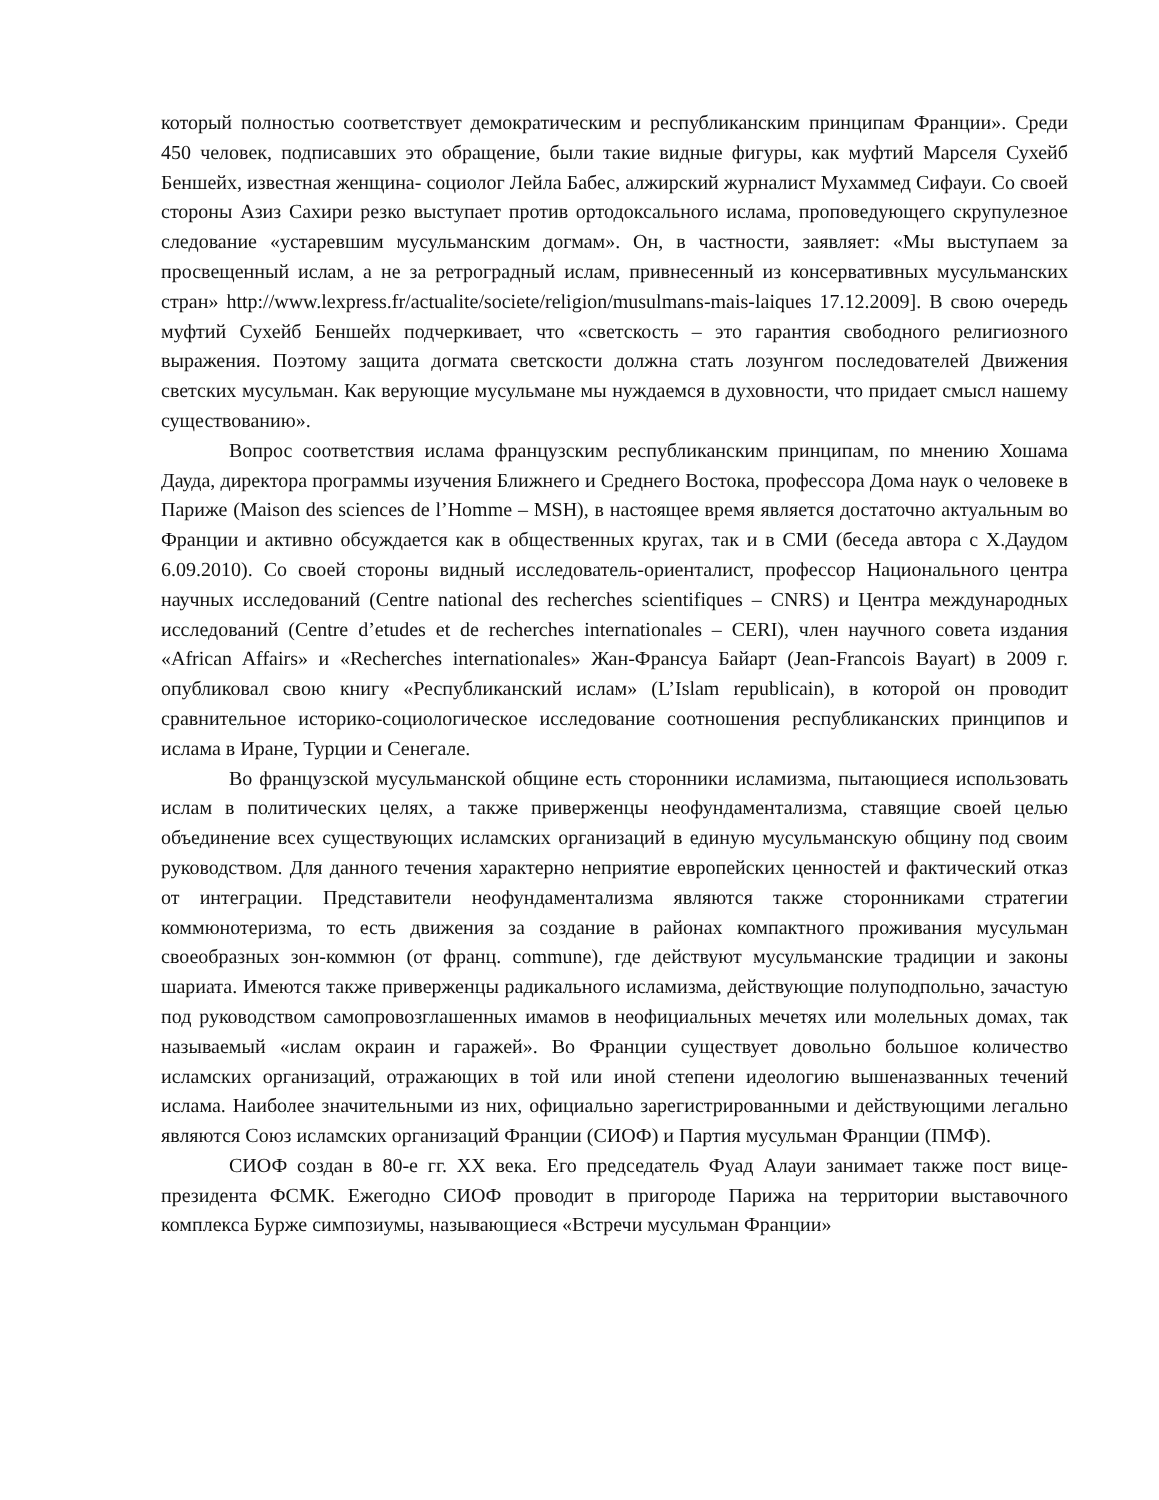который полностью соответствует демократическим и республиканским принципам Франции». Среди 450 человек, подписавших это обращение, были такие видные фигуры, как муфтий Марселя Сухейб Беншейх, известная женщина- социолог Лейла Бабес, алжирский журналист Мухаммед Сифауи. Со своей стороны Азиз Сахири резко выступает против ортодоксального ислама, проповедующего скрупулезное следование «устаревшим мусульманским догмам». Он, в частности, заявляет: «Мы выступаем за просвещенный ислам, а не за ретроградный ислам, привнесенный из консервативных мусульманских стран» http://www.lexpress.fr/actualite/societe/religion/musulmans-mais-laiques 17.12.2009]. В свою очередь муфтий Сухейб Беншейх подчеркивает, что «светскость – это гарантия свободного религиозного выражения. Поэтому защита догмата светскости должна стать лозунгом последователей Движения светских мусульман. Как верующие мусульмане мы нуждаемся в духовности, что придает смысл нашему существованию».
Вопрос соответствия ислама французским республиканским принципам, по мнению Хошама Дауда, директора программы изучения Ближнего и Среднего Востока, профессора Дома наук о человеке в Париже (Maison des sciences de l’Homme – MSH), в настоящее время является достаточно актуальным во Франции и активно обсуждается как в общественных кругах, так и в СМИ (беседа автора с Х.Даудом 6.09.2010). Со своей стороны видный исследователь-ориенталист, профессор Национального центра научных исследований (Centre national des recherches scientifiques – CNRS) и Центра международных исследований (Centre d’etudes et de recherches internationales – CERI), член научного совета издания «African Affairs» и «Recherches internationales» Жан-Франсуа Байарт (Jean-Francois Bayart) в 2009 г. опубликовал свою книгу «Республиканский ислам» (L’Islam republicain), в которой он проводит сравнительное историко-социологическое исследование соотношения республиканских принципов и ислама в Иране, Турции и Сенегале.
Во французской мусульманской общине есть сторонники исламизма, пытающиеся использовать ислам в политических целях, а также приверженцы неофундаментализма, ставящие своей целью объединение всех существующих исламских организаций в единую мусульманскую общину под своим руководством. Для данного течения характерно неприятие европейских ценностей и фактический отказ от интеграции. Представители неофундаментализма являются также сторонниками стратегии коммюнотеризма, то есть движения за создание в районах компактного проживания мусульман своеобразных зон-коммюн (от франц. commune), где действуют мусульманские традиции и законы шариата. Имеются также приверженцы радикального исламизма, действующие полуподпольно, зачастую под руководством самопровозглашенных имамов в неофициальных мечетях или молельных домах, так называемый «ислам окраин и гаражей». Во Франции существует довольно большое количество исламских организаций, отражающих в той или иной степени идеологию вышеназванных течений ислама. Наиболее значительными из них, официально зарегистрированными и действующими легально являются Союз исламских организаций Франции (СИОФ) и Партия мусульман Франции (ПМФ).
СИОФ создан в 80-е гг. XX века. Его председатель Фуад Алауи занимает также пост вице-президента ФСМК. Ежегодно СИОФ проводит в пригороде Парижа на территории выставочного комплекса Бурже симпозиумы, называющиеся «Встречи мусульман Франции»